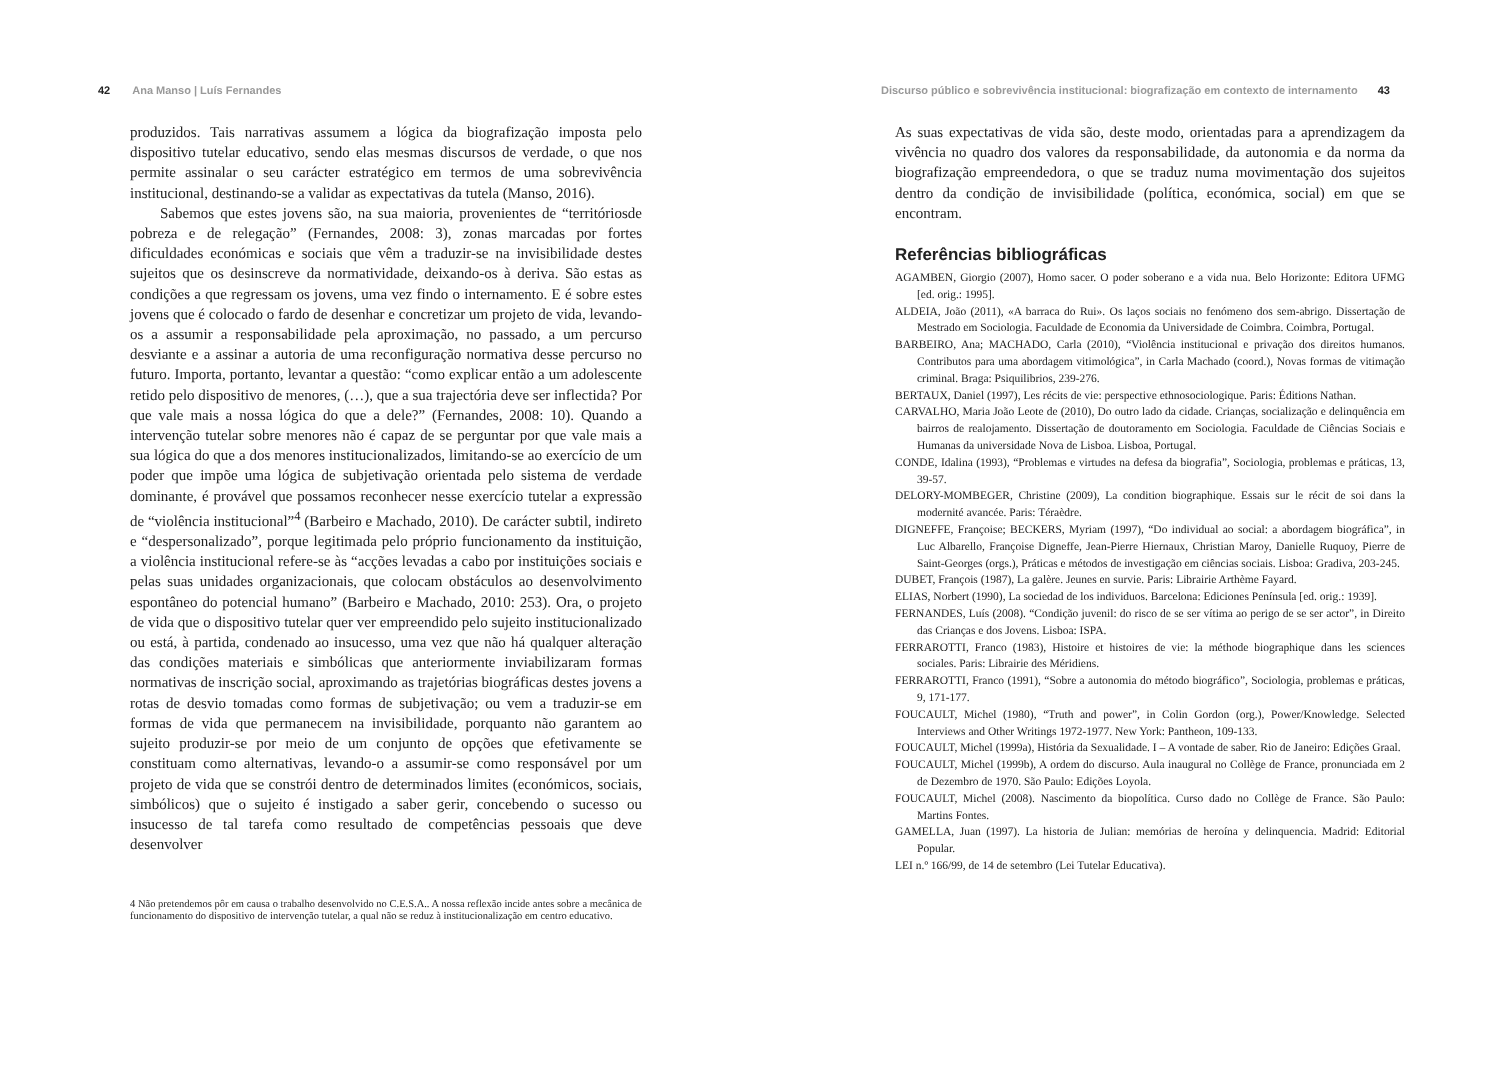42 Ana Manso | Luís Fernandes
produzidos. Tais narrativas assumem a lógica da biografização imposta pelo dispositivo tutelar educativo, sendo elas mesmas discursos de verdade, o que nos permite assinalar o seu carácter estratégico em termos de uma sobrevivência institucional, destinando-se a validar as expectativas da tutela (Manso, 2016).
Sabemos que estes jovens são, na sua maioria, provenientes de “territóriosde pobreza e de relegação” (Fernandes, 2008: 3), zonas marcadas por fortes dificuldades económicas e sociais que vêm a traduzir-se na invisibilidade destes sujeitos que os desinscreve da normatividade, deixando-os à deriva. São estas as condições a que regressam os jovens, uma vez findo o internamento. E é sobre estes jovens que é colocado o fardo de desenhar e concretizar um projeto de vida, levando-os a assumir a responsabilidade pela aproximação, no passado, a um percurso desviante e a assinar a autoria de uma reconfiguração normativa desse percurso no futuro. Importa, portanto, levantar a questão: “como explicar então a um adolescente retido pelo dispositivo de menores, (…), que a sua trajectória deve ser inflectida? Por que vale mais a nossa lógica do que a dele?” (Fernandes, 2008: 10). Quando a intervenção tutelar sobre menores não é capaz de se perguntar por que vale mais a sua lógica do que a dos menores institucionalizados, limitando-se ao exercício de um poder que impõe uma lógica de subjetivação orientada pelo sistema de verdade dominante, é provável que possamos reconhecer nesse exercício tutelar a expressão de “violência institucional”<sup>4</sup> (Barbeiro e Machado, 2010). De carácter subtil, indireto e “despersonalizado”, porque legitimada pelo próprio funcionamento da instituição, a violência institucional refere-se às “acções levadas a cabo por instituições sociais e pelas suas unidades organizacionais, que colocam obstáculos ao desenvolvimento espontâneo do potencial humano” (Barbeiro e Machado, 2010: 253). Ora, o projeto de vida que o dispositivo tutelar quer ver empreendido pelo sujeito institucionalizado ou está, à partida, condenado ao insucesso, uma vez que não há qualquer alteração das condições materiais e simbólicas que anteriormente inviabilizaram formas normativas de inscrição social, aproximando as trajetórias biográficas destes jovens a rotas de desvio tomadas como formas de subjetivação; ou vem a traduzir-se em formas de vida que permanecem na invisibilidade, porquanto não garantem ao sujeito produzir-se por meio de um conjunto de opções que efetivamente se constituam como alternativas, levando-o a assumir-se como responsável por um projeto de vida que se constrói dentro de determinados limites (económicos, sociais, simbólicos) que o sujeito é instigado a saber gerir, concebendo o sucesso ou insucesso de tal tarefa como resultado de competências pessoais que deve desenvolver
4 Não pretendemos pôr em causa o trabalho desenvolvido no C.E.S.A.. A nossa reflexão incide antes sobre a mecânica de funcionamento do dispositivo de intervenção tutelar, a qual não se reduz à institucionalização em centro educativo.
Discurso público e sobrevivência institucional: biografização em contexto de internamento 43
As suas expectativas de vida são, deste modo, orientadas para a aprendizagem da vivência no quadro dos valores da responsabilidade, da autonomia e da norma da biografização empreendedora, o que se traduz numa movimentação dos sujeitos dentro da condição de invisibilidade (política, económica, social) em que se encontram.
Referências bibliográficas
AGAMBEN, Giorgio (2007), Homo sacer. O poder soberano e a vida nua. Belo Horizonte: Editora UFMG [ed. orig.: 1995].
ALDEIA, João (2011), «A barraca do Rui». Os laços sociais no fenómeno dos sem-abrigo. Dissertação de Mestrado em Sociologia. Faculdade de Economia da Universidade de Coimbra. Coimbra, Portugal.
BARBEIRO, Ana; MACHADO, Carla (2010), “Violência institucional e privação dos direitos humanos. Contributos para uma abordagem vitimológica”, in Carla Machado (coord.), Novas formas de vitimação criminal. Braga: Psiquilibrios, 239-276.
BERTAUX, Daniel (1997), Les récits de vie: perspective ethnosociologique. Paris: Éditions Nathan.
CARVALHO, Maria João Leote de (2010), Do outro lado da cidade. Crianças, socialização e delinquência em bairros de realojamento. Dissertação de doutoramento em Sociologia. Faculdade de Ciências Sociais e Humanas da universidade Nova de Lisboa. Lisboa, Portugal.
CONDE, Idalina (1993), “Problemas e virtudes na defesa da biografia”, Sociologia, problemas e práticas, 13, 39-57.
DELORY-MOMBEGER, Christine (2009), La condition biographique. Essais sur le récit de soi dans la modernité avancée. Paris: Téraèdre.
DIGNEFFE, Françoise; BECKERS, Myriam (1997), “Do individual ao social: a abordagem biográfica”, in Luc Albarello, Françoise Digneffe, Jean-Pierre Hiernaux, Christian Maroy, Danielle Ruquoy, Pierre de Saint-Georges (orgs.), Práticas e métodos de investigação em ciências sociais. Lisboa: Gradiva, 203-245.
DUBET, François (1987), La galère. Jeunes en survie. Paris: Librairie Arthème Fayard.
ELIAS, Norbert (1990), La sociedad de los individuos. Barcelona: Ediciones Península [ed. orig.: 1939].
FERNANDES, Luís (2008). “Condição juvenil: do risco de se ser vítima ao perigo de se ser actor”, in Direito das Crianças e dos Jovens. Lisboa: ISPA.
FERRAROTTI, Franco (1983), Histoire et histoires de vie: la méthode biographique dans les sciences sociales. Paris: Librairie des Méridiens.
FERRAROTTI, Franco (1991), “Sobre a autonomia do método biográfico”, Sociologia, problemas e práticas, 9, 171-177.
FOUCAULT, Michel (1980), “Truth and power”, in Colin Gordon (org.), Power/Knowledge. Selected Interviews and Other Writings 1972-1977. New York: Pantheon, 109-133.
FOUCAULT, Michel (1999a), História da Sexualidade. I – A vontade de saber. Rio de Janeiro: Edições Graal.
FOUCAULT, Michel (1999b), A ordem do discurso. Aula inaugural no Collège de France, pronunciada em 2 de Dezembro de 1970. São Paulo: Edições Loyola.
FOUCAULT, Michel (2008). Nascimento da biopolítica. Curso dado no Collège de France. São Paulo: Martins Fontes.
GAMELLA, Juan (1997). La historia de Julian: memórias de heroína y delinquencia. Madrid: Editorial Popular.
LEI n.º 166/99, de 14 de setembro (Lei Tutelar Educativa).